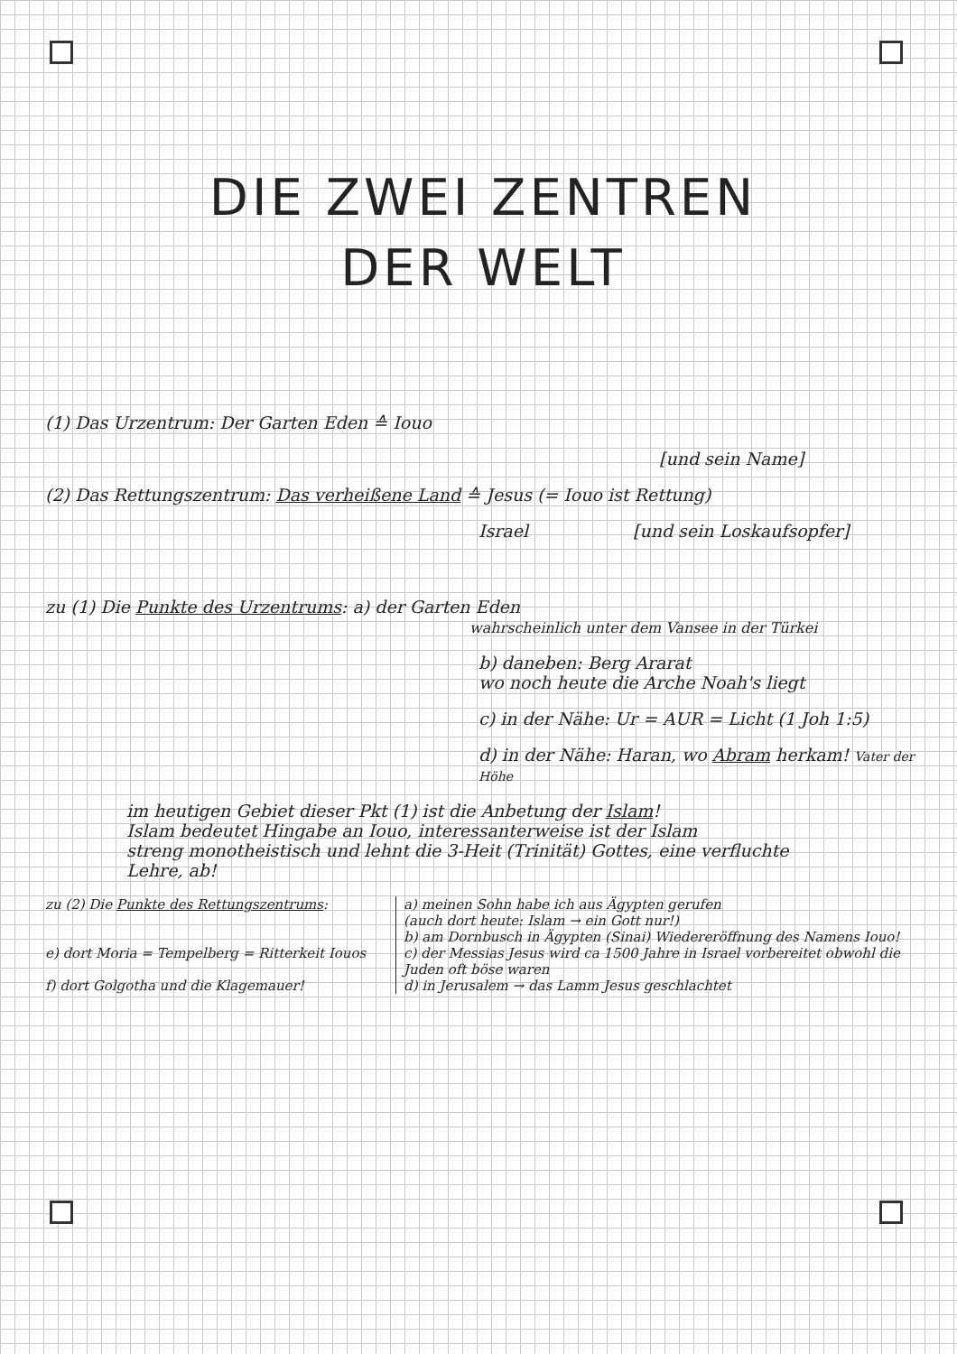DIE ZWEI ZENTREN
DER WELT
(1) Das Urzentrum: Der Garten Eden ≙ Iouo
[und sein Name]
(2) Das Rettungszentrum: Das verheißene Land ≙ Jesus (= Iouo ist Rettung)
Israel [und sein Loskaufsopfer]
zu (1) Die Punkte des Urzentrums: a) der Garten Eden
wahrscheinlich unter dem Vansee in der Türkei
b) daneben: Berg Ararat
wo noch heute die Arche Noah's liegt
c) in der Nähe: Ur = AUR = Licht (1 Joh 1:5)
d) in der Nähe: Haran, wo Abram herkam! Vater der Höhe
im heutigen Gebiet dieser Pkt (1) ist die Anbetung der Islam!
Islam bedeutet Hingabe an Iouo, interessanterweise ist der Islam
streng monotheistisch und lehnt die 3-Heit (Trinität) Gottes, eine verfluchte
Lehre, ab!
zu (2) Die Punkte des Rettungszentrums:
e) dort Moria = Tempelberg = Ritterkeit Iouos
f) dort Golgotha und die Klagemauer!
a) meinen Sohn habe ich aus Ägypten gerufen
(auch dort heute: Islam → ein Gott nur!)
b) am Dornbusch in Ägypten (Sinai) Wiedereröffnung des Namens Iouo!
c) der Messias Jesus wird ca 1500 Jahre in Israel vorbereitet obwohl die Juden oft böse waren
d) in Jerusalem → das Lamm Jesus geschlachtet